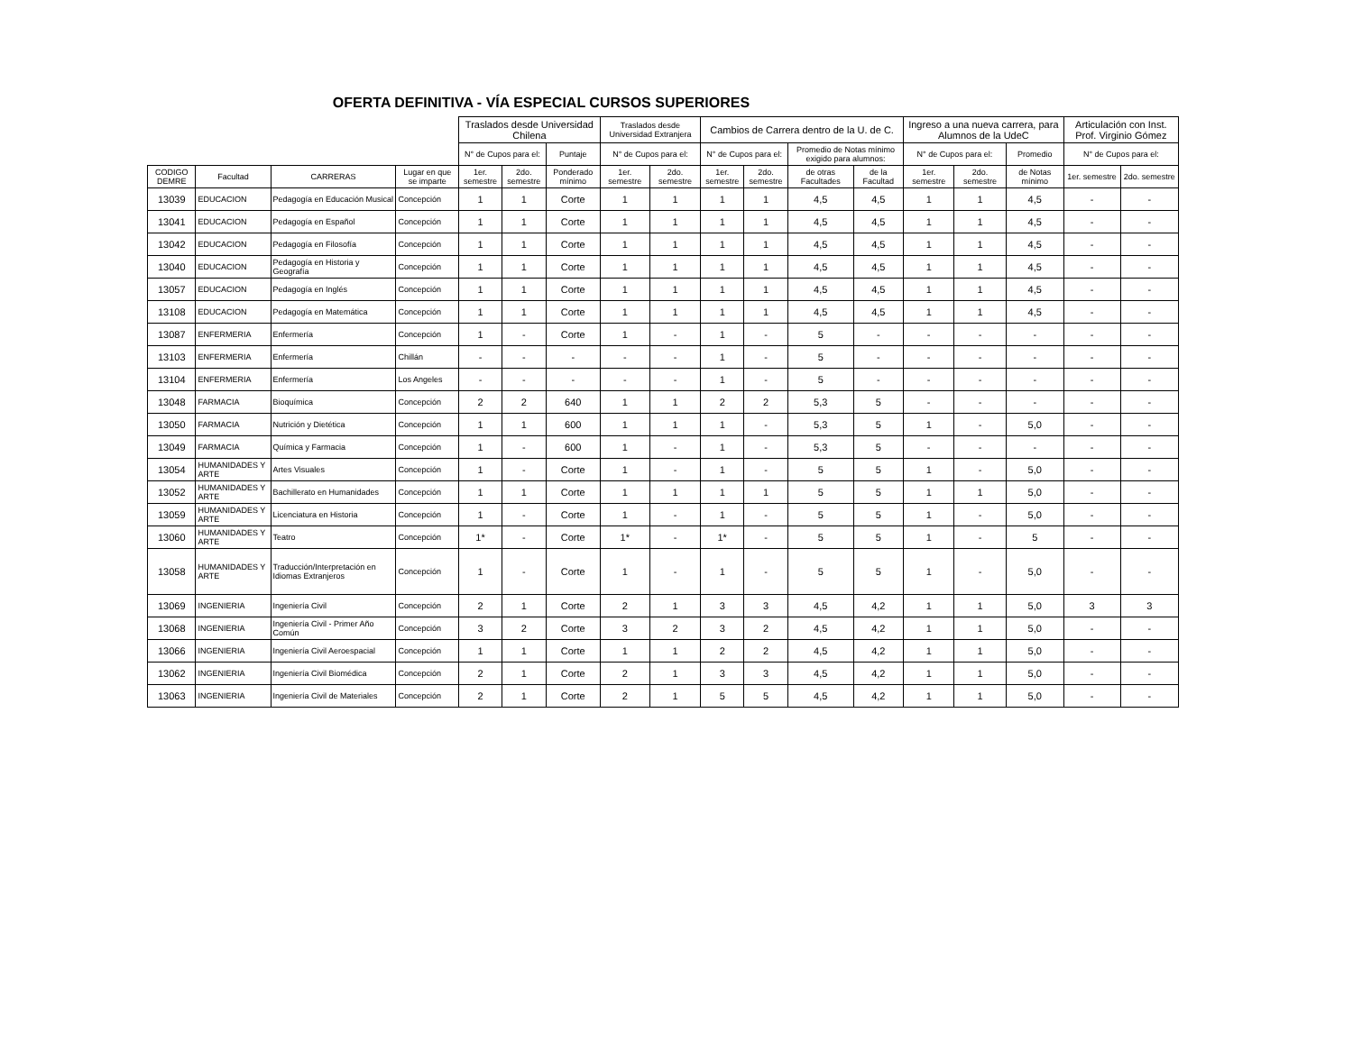OFERTA DEFINITIVA - VÍA ESPECIAL CURSOS SUPERIORES
| | | | | Traslados desde Universidad Chilena | | | Traslados desde Universidad Extranjera | | Cambios de Carrera dentro de la U. de C. | | | | Ingreso a una nueva carrera, para Alumnos de la UdeC | | | Articulación con Inst. Prof. Virginio Gómez | |
| --- | --- | --- | --- | --- | --- | --- | --- | --- | --- | --- | --- | --- | --- | --- | --- | --- | --- |
| | | | | N° de Cupos para el: | | Puntaje | N° de Cupos para el: | | N° de Cupos para el: | | Promedio de Notas mínimo exigido para alumnos: | | N° de Cupos para el: | | Promedio | | |
| | | | | | | | | | | | | | | | | N° de Cupos para el: | |
| CODIGO DEMRE | Facultad | CARRERAS | Lugar en que se imparte | 1er. semestre | 2do. semestre | Ponderado mínimo | 1er. semestre | 2do. semestre | 1er. semestre | 2do. semestre | de otras Facultades | de la Facultad | 1er. semestre | 2do. semestre | de Notas mínimo | 1er. semestre | 2do. semestre |
| 13039 | EDUCACION | Pedagogía en Educación Musical | Concepción | 1 | 1 | Corte | 1 | 1 | 1 | 1 | 4,5 | 4,5 | 1 | 1 | 4,5 | - | - |
| 13041 | EDUCACION | Pedagogía en Español | Concepción | 1 | 1 | Corte | 1 | 1 | 1 | 1 | 4,5 | 4,5 | 1 | 1 | 4,5 | - | - |
| 13042 | EDUCACION | Pedagogía en Filosofía | Concepción | 1 | 1 | Corte | 1 | 1 | 1 | 1 | 4,5 | 4,5 | 1 | 1 | 4,5 | - | - |
| 13040 | EDUCACION | Pedagogía en Historia y Geografía | Concepción | 1 | 1 | Corte | 1 | 1 | 1 | 1 | 4,5 | 4,5 | 1 | 1 | 4,5 | - | - |
| 13057 | EDUCACION | Pedagogía en Inglés | Concepción | 1 | 1 | Corte | 1 | 1 | 1 | 1 | 4,5 | 4,5 | 1 | 1 | 4,5 | - | - |
| 13108 | EDUCACION | Pedagogía en Matemática | Concepción | 1 | 1 | Corte | 1 | 1 | 1 | 1 | 4,5 | 4,5 | 1 | 1 | 4,5 | - | - |
| 13087 | ENFERMERIA | Enfermería | Concepción | 1 | - | Corte | 1 | - | 1 | - | 5 | - | - | - | - | - | - |
| 13103 | ENFERMERIA | Enfermería | Chillán | - | - | - | - | - | 1 | - | 5 | - | - | - | - | - | - |
| 13104 | ENFERMERIA | Enfermería | Los Angeles | - | - | - | - | - | 1 | - | 5 | - | - | - | - | - | - |
| 13048 | FARMACIA | Bioquímica | Concepción | 2 | 2 | 640 | 1 | 1 | 2 | 2 | 5,3 | 5 | - | - | - | - | - |
| 13050 | FARMACIA | Nutrición y Dietética | Concepción | 1 | 1 | 600 | 1 | 1 | 1 | - | 5,3 | 5 | 1 | - | 5,0 | - | - |
| 13049 | FARMACIA | Química y Farmacia | Concepción | 1 | - | 600 | 1 | - | 1 | - | 5,3 | 5 | - | - | - | - | - |
| 13054 | HUMANIDADES Y ARTE | Artes Visuales | Concepción | 1 | - | Corte | 1 | - | 1 | - | 5 | 5 | 1 | - | 5,0 | - | - |
| 13052 | HUMANIDADES Y ARTE | Bachillerato en Humanidades | Concepción | 1 | 1 | Corte | 1 | 1 | 1 | 1 | 5 | 5 | 1 | 1 | 5,0 | - | - |
| 13059 | HUMANIDADES Y ARTE | Licenciatura en Historia | Concepción | 1 | - | Corte | 1 | - | 1 | - | 5 | 5 | 1 | - | 5,0 | - | - |
| 13060 | HUMANIDADES Y ARTE | Teatro | Concepción | 1* | - | Corte | 1* | - | 1* | - | 5 | 5 | 1 | - | 5 | - | - |
| 13058 | HUMANIDADES Y ARTE | Traducción/Interpretación en Idiomas Extranjeros | Concepción | 1 | - | Corte | 1 | - | 1 | - | 5 | 5 | 1 | - | 5,0 | - | - |
| 13069 | INGENIERIA | Ingeniería Civil | Concepción | 2 | 1 | Corte | 2 | 1 | 3 | 3 | 4,5 | 4,2 | 1 | 1 | 5,0 | 3 | 3 |
| 13068 | INGENIERIA | Ingeniería Civil - Primer Año Común | Concepción | 3 | 2 | Corte | 3 | 2 | 3 | 2 | 4,5 | 4,2 | 1 | 1 | 5,0 | - | - |
| 13066 | INGENIERIA | Ingeniería Civil Aeroespacial | Concepción | 1 | 1 | Corte | 1 | 1 | 2 | 2 | 4,5 | 4,2 | 1 | 1 | 5,0 | - | - |
| 13062 | INGENIERIA | Ingeniería Civil Biomédica | Concepción | 2 | 1 | Corte | 2 | 1 | 3 | 3 | 4,5 | 4,2 | 1 | 1 | 5,0 | - | - |
| 13063 | INGENIERIA | Ingeniería Civil de Materiales | Concepción | 2 | 1 | Corte | 2 | 1 | 5 | 5 | 4,5 | 4,2 | 1 | 1 | 5,0 | - | - |